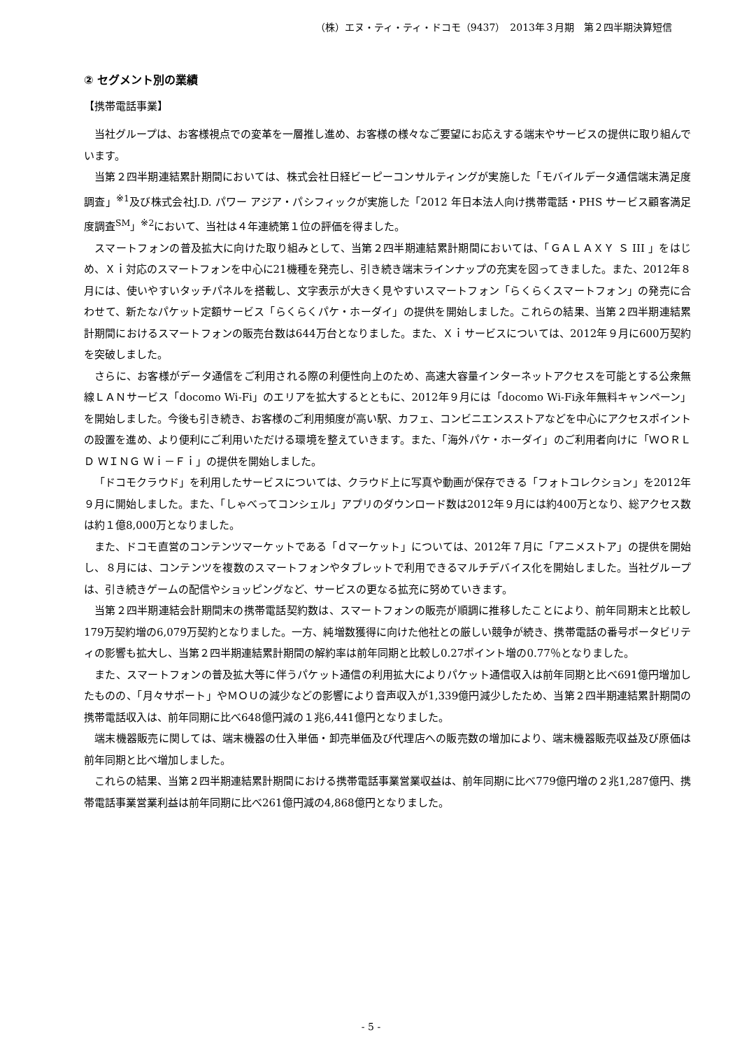（株）エヌ・ティ・ティ・ドコモ（9437）　2013年３月期　第２四半期決算短信
② セグメント別の業績
【携帯電話事業】
当社グループは、お客様視点での変革を一層推し進め、お客様の様々なご要望にお応えする端末やサービスの提供に取り組んでいます。
当第２四半期連結累計期間においては、株式会社日経ビーピーコンサルティングが実施した「モバイルデータ通信端末満足度調査」<sup>※1</sup>及び株式会社J.D. パワー アジア・パシフィックが実施した「2012 年日本法人向け携帯電話・PHS サービス顧客満足度調査<sup>SM</sup>」<sup>※2</sup>において、当社は４年連続第１位の評価を得ました。
スマートフォンの普及拡大に向けた取り組みとして、当第２四半期連結累計期間においては、「ＧＡＬＡＸＹ Ｓ III 」をはじめ、Ｘｉ対応のスマートフォンを中心に21機種を発売し、引き続き端末ラインナップの充実を図ってきました。また、2012年８月には、使いやすいタッチパネルを搭載し、文字表示が大きく見やすいスマートフォン「らくらくスマートフォン」の発売に合わせて、新たなパケット定額サービス「らくらくパケ・ホーダイ」の提供を開始しました。これらの結果、当第２四半期連結累計期間におけるスマートフォンの販売台数は644万台となりました。また、Ｘｉサービスについては、2012年９月に600万契約を突破しました。
さらに、お客様がデータ通信をご利用される際の利便性向上のため、高速大容量インターネットアクセスを可能とする公衆無線ＬＡＮサービス「docomo Wi-Fi」のエリアを拡大するとともに、2012年９月には「docomo Wi-Fi永年無料キャンペーン」を開始しました。今後も引き続き、お客様のご利用頻度が高い駅、カフェ、コンビニエンスストアなどを中心にアクセスポイントの設置を進め、より便利にご利用いただける環境を整えていきます。また、「海外パケ・ホーダイ」のご利用者向けに「ＷＯＲＬＤ ＷＩＮＧ Ｗｉ－Ｆｉ」の提供を開始しました。
「ドコモクラウド」を利用したサービスについては、クラウド上に写真や動画が保存できる「フォトコレクション」を2012年９月に開始しました。また、「しゃべってコンシェル」アプリのダウンロード数は2012年９月には約400万となり、総アクセス数は約１億8,000万となりました。
また、ドコモ直営のコンテンツマーケットである「ｄマーケット」については、2012年７月に「アニメストア」の提供を開始し、８月には、コンテンツを複数のスマートフォンやタブレットで利用できるマルチデバイス化を開始しました。当社グループは、引き続きゲームの配信やショッピングなど、サービスの更なる拡充に努めていきます。
当第２四半期連結会計期間末の携帯電話契約数は、スマートフォンの販売が順調に推移したことにより、前年同期末と比較し179万契約増の6,079万契約となりました。一方、純増数獲得に向けた他社との厳しい競争が続き、携帯電話の番号ポータビリティの影響も拡大し、当第２四半期連結累計期間の解約率は前年同期と比較し0.27ポイント増の0.77％となりました。
また、スマートフォンの普及拡大等に伴うパケット通信の利用拡大によりパケット通信収入は前年同期と比べ691億円増加したものの、「月々サポート」やＭＯＵの減少などの影響により音声収入が1,339億円減少したため、当第２四半期連結累計期間の携帯電話収入は、前年同期に比べ648億円減の１兆6,441億円となりました。
端末機器販売に関しては、端末機器の仕入単価・卸売単価及び代理店への販売数の増加により、端末機器販売収益及び原価は前年同期と比べ増加しました。
これらの結果、当第２四半期連結累計期間における携帯電話事業営業収益は、前年同期に比べ779億円増の２兆1,287億円、携帯電話事業営業利益は前年同期に比べ261億円減の4,868億円となりました。
- 5 -